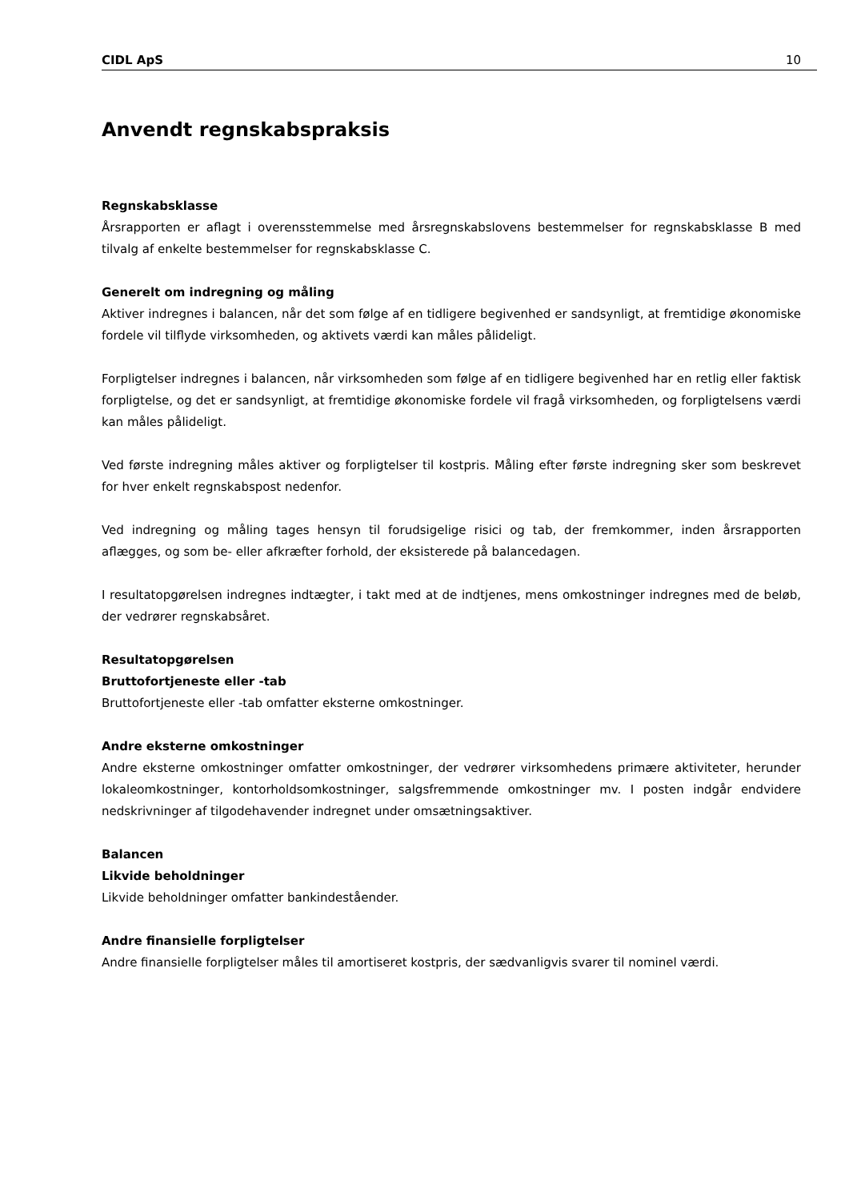CIDL ApS 10
Anvendt regnskabspraksis
Regnskabsklasse
Årsrapporten er aflagt i overensstemmelse med årsregnskabslovens bestemmelser for regnskabsklasse B med tilvalg af enkelte bestemmelser for regnskabsklasse C.
Generelt om indregning og måling
Aktiver indregnes i balancen, når det som følge af en tidligere begivenhed er sandsynligt, at fremtidige økonomiske fordele vil tilflyde virksomheden, og aktivets værdi kan måles pålideligt.
Forpligtelser indregnes i balancen, når virksomheden som følge af en tidligere begivenhed har en retlig eller faktisk forpligtelse, og det er sandsynligt, at fremtidige økonomiske fordele vil fragå virksomheden, og forpligtelsens værdi kan måles pålideligt.
Ved første indregning måles aktiver og forpligtelser til kostpris. Måling efter første indregning sker som beskrevet for hver enkelt regnskabspost nedenfor.
Ved indregning og måling tages hensyn til forudsigelige risici og tab, der fremkommer, inden årsrapporten aflægges, og som be- eller afkræfter forhold, der eksisterede på balancedagen.
I resultatopgørelsen indregnes indtægter, i takt med at de indtjenes, mens omkostninger indregnes med de beløb, der vedrører regnskabsåret.
Resultatopgørelsen
Bruttofortjeneste eller -tab
Bruttofortjeneste eller -tab omfatter eksterne omkostninger.
Andre eksterne omkostninger
Andre eksterne omkostninger omfatter omkostninger, der vedrører virksomhedens primære aktiviteter, herunder lokaleomkostninger, kontorholdsomkostninger, salgsfremmende omkostninger mv. I posten indgår endvidere nedskrivninger af tilgodehavender indregnet under omsætningsaktiver.
Balancen
Likvide beholdninger
Likvide beholdninger omfatter bankindeståender.
Andre finansielle forpligtelser
Andre finansielle forpligtelser måles til amortiseret kostpris, der sædvanligvis svarer til nominel værdi.